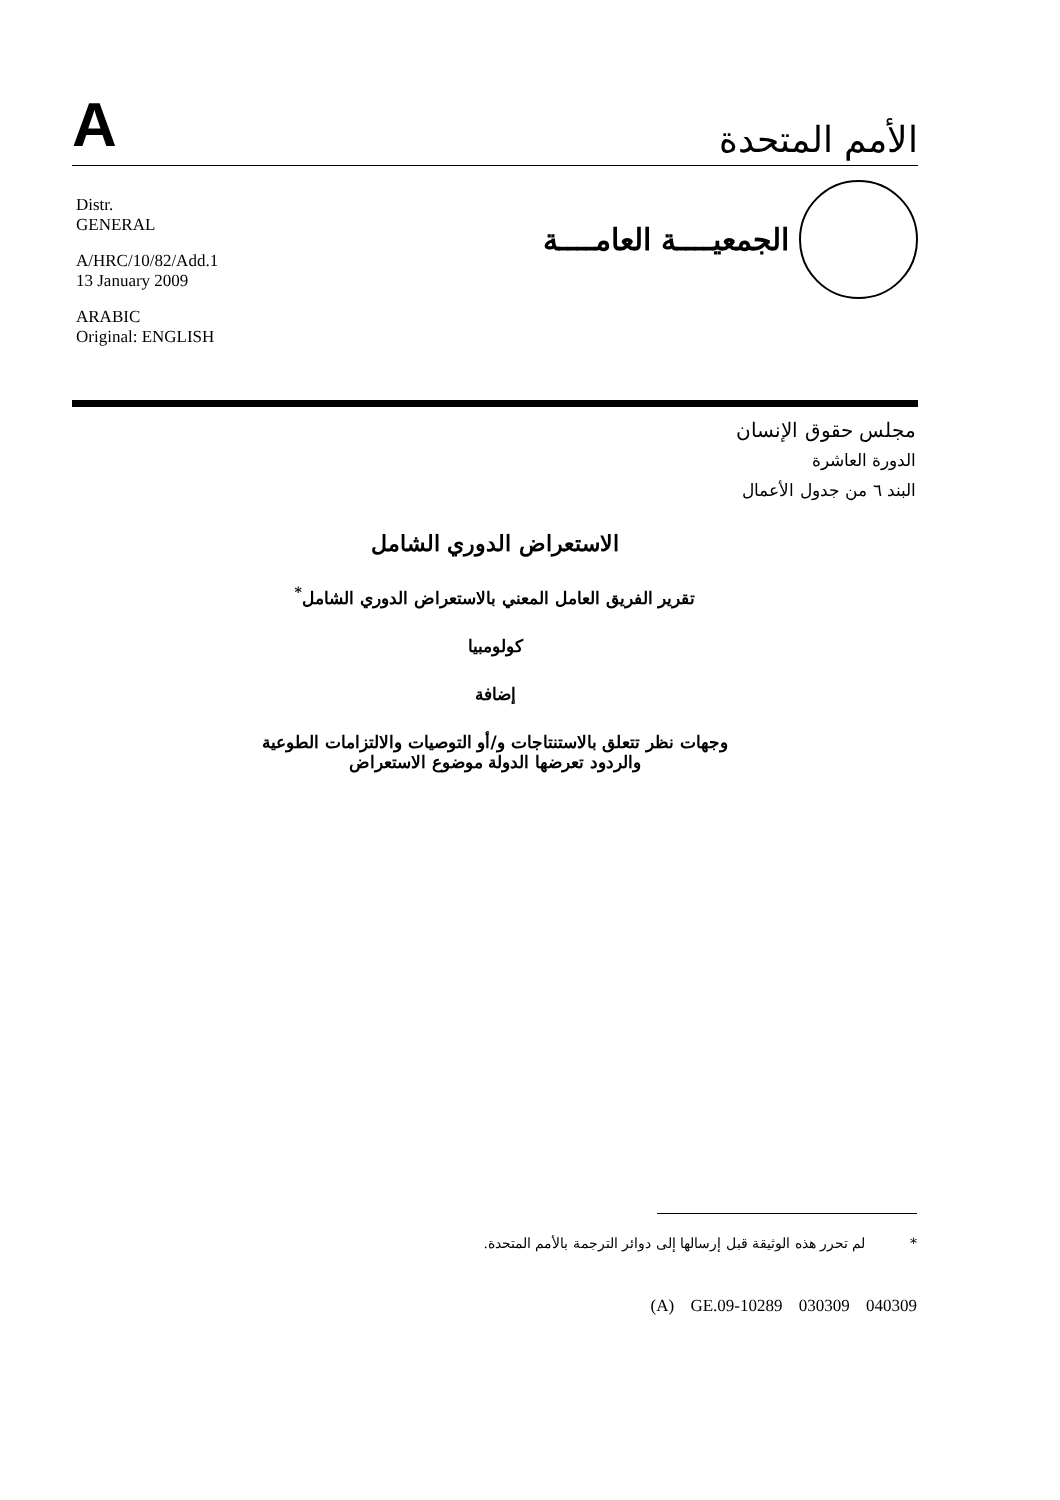A
الأمم المتحدة
Distr.
GENERAL
A/HRC/10/82/Add.1
13 January 2009
ARABIC
Original: ENGLISH
الجمعيــــة العامــــة
مجلس حقوق الإنسان
الدورة العاشرة
البند ٦ من جدول الأعمال
الاستعراض الدوري الشامل
تقرير الفريق العامل المعني بالاستعراض الدوري الشامل<sup>*</sup>
كولومبيا
إضافة
وجهات نظر تتعلق بالاستنتاجات و/أو التوصيات والالتزامات الطوعية
والردود تعرضها الدولة موضوع الاستعراض
* لم تحرر هذه الوثيقة قبل إرسالها إلى دوائر الترجمة بالأمم المتحدة.
(A) GE.09-10289 030309 040309